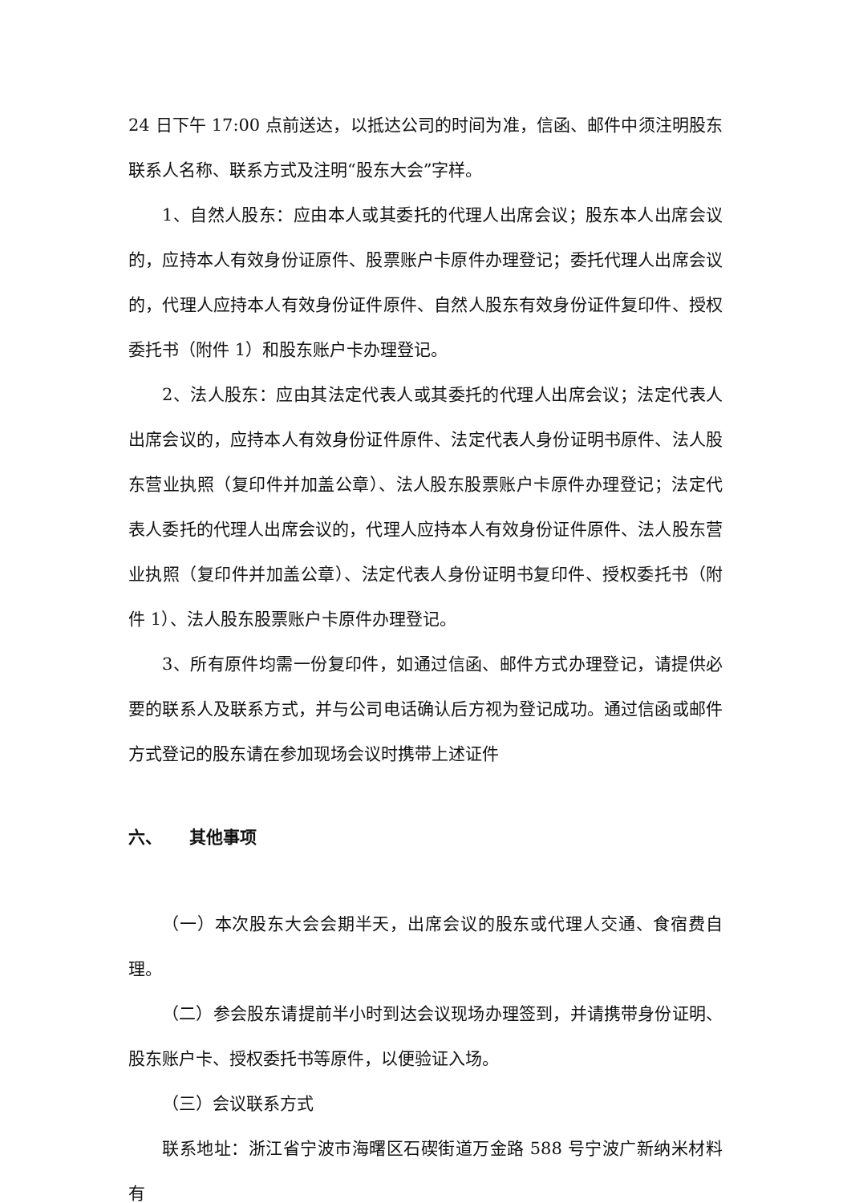24 日下午 17:00 点前送达，以抵达公司的时间为准，信函、邮件中须注明股东联系人名称、联系方式及注明“股东大会”字样。
1、自然人股东：应由本人或其委托的代理人出席会议；股东本人出席会议的，应持本人有效身份证原件、股票账户卡原件办理登记；委托代理人出席会议的，代理人应持本人有效身份证件原件、自然人股东有效身份证件复印件、授权委托书（附件 1）和股东账户卡办理登记。
2、法人股东：应由其法定代表人或其委托的代理人出席会议；法定代表人出席会议的，应持本人有效身份证件原件、法定代表人身份证明书原件、法人股东营业执照（复印件并加盖公章）、法人股东股票账户卡原件办理登记；法定代表人委托的代理人出席会议的，代理人应持本人有效身份证件原件、法人股东营业执照（复印件并加盖公章）、法定代表人身份证明书复印件、授权委托书（附件 1）、法人股东股票账户卡原件办理登记。
3、所有原件均需一份复印件，如通过信函、邮件方式办理登记，请提供必要的联系人及联系方式，并与公司电话确认后方视为登记成功。通过信函或邮件方式登记的股东请在参加现场会议时携带上述证件
六、 其他事项
（一）本次股东大会会期半天，出席会议的股东或代理人交通、食宿费自理。
（二）参会股东请提前半小时到达会议现场办理签到，并请携带身份证明、股东账户卡、授权委托书等原件，以便验证入场。
（三）会议联系方式
联系地址：浙江省宁波市海曙区石碶街道万金路 588 号宁波广新纳米材料有